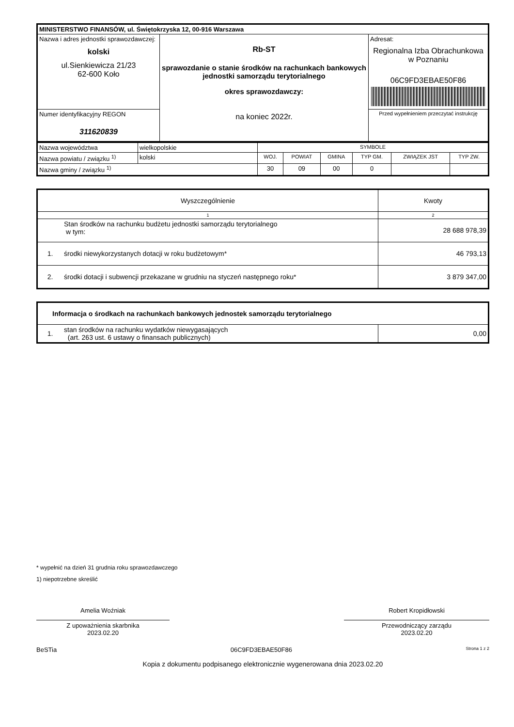| MINISTERSTWO FINANSÓW, ul. Świętokrzyska 12, 00-916 Warszawa | | |
| Nazwa i adres jednostki sprawozdawczej: kolski ul.Sienkiewicza 21/23 62-600 Koło | Rb-ST sprawozdanie o stanie środków na rachunkach bankowych jednostki samorządu terytorialnego okres sprawozdawczy: na koniec 2022r. | Adresat: Regionalna Izba Obrachunkowa w Poznaniu 06C9FD3EBAE50F86 |
| Numer identyfikacyjny REGON 311620839 | | Przed wypełnieniem przeczytać instrukcję |
| Nazwa województwa | wielkopolskie | SYMBOLE | | | | | |
| Nazwa powiatu / związku <sup>1)</sup> | kolski | WOJ. | POWIAT | GMINA | TYP GM. | ZWIĄZEK JST | TYP ZW. |
| Nazwa gminy / związku <sup>1)</sup> | | 30 | 09 | 00 | 0 | | |
| Wyszczególnienie | | Kwoty |
| 1 | | 2 |
| | Stan środków na rachunku budżetu jednostki samorządu terytorialnego w tym: | 28 688 978,39 |
| 1. | środki niewykorzystanych dotacji w roku budżetowym* | 46 793,13 |
| 2. | środki dotacji i subwencji przekazane w grudniu na styczeń następnego roku* | 3 879 347,00 |
| Informacja o środkach na rachunkach bankowych jednostek samorządu terytorialnego | | |
| 1. | stan środków na rachunku wydatków niewygasających (art. 263 ust. 6 ustawy o finansach publicznych) | 0,00 |
* wypełnić na dzień 31 grudnia roku sprawozdawczego
1) niepotrzebne skreślić
Amelia Woźniak
Z upoważnienia skarbnika
2023.02.20
Robert Kropidłowski
Przewodniczący zarządu
2023.02.20
BeSTia 06C9FD3EBAE50F86 Strona 1 z 2
Kopia z dokumentu podpisanego elektronicznie wygenerowana dnia 2023.02.20